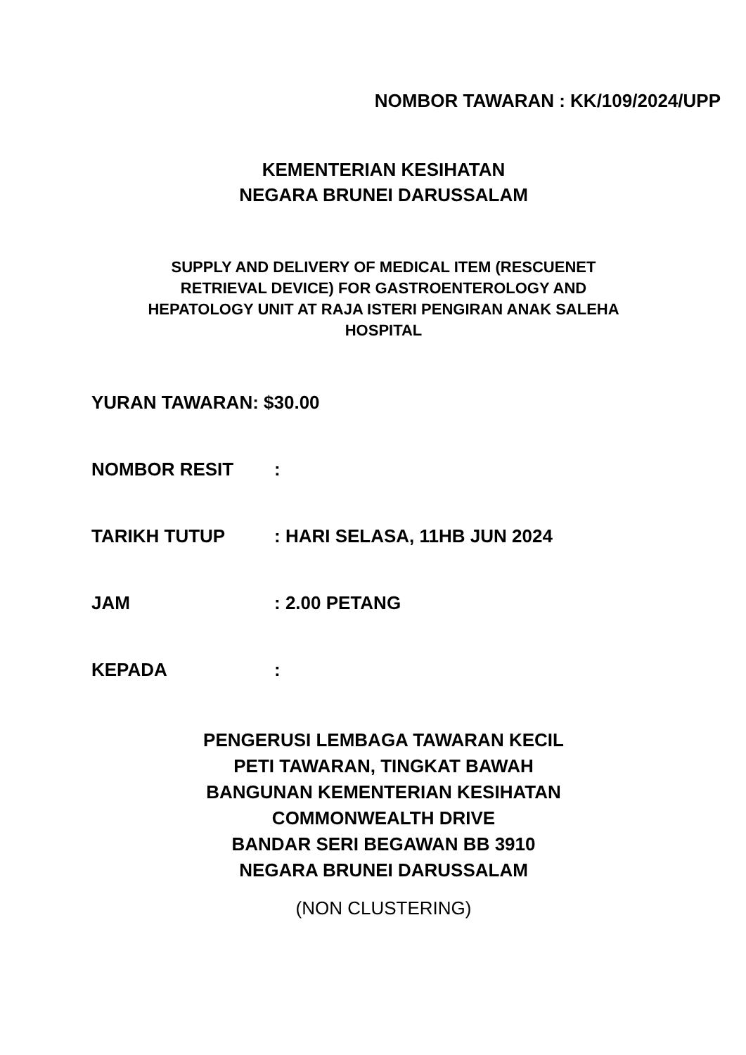NOMBOR TAWARAN : KK/109/2024/UPP
KEMENTERIAN KESIHATAN
NEGARA BRUNEI DARUSSALAM
SUPPLY AND DELIVERY OF MEDICAL ITEM (RESCUENET
RETRIEVAL DEVICE) FOR GASTROENTEROLOGY AND
HEPATOLOGY UNIT AT RAJA ISTERI PENGIRAN ANAK SALEHA
HOSPITAL
YURAN TAWARAN: $30.00
NOMBOR RESIT:
TARIKH TUTUP: HARI SELASA, 11HB JUN 2024
JAM: 2.00 PETANG
KEPADA:
PENGERUSI LEMBAGA TAWARAN KECIL
PETI TAWARAN, TINGKAT BAWAH
BANGUNAN KEMENTERIAN KESIHATAN
COMMONWEALTH DRIVE
BANDAR SERI BEGAWAN BB 3910
NEGARA BRUNEI DARUSSALAM
(NON CLUSTERING)